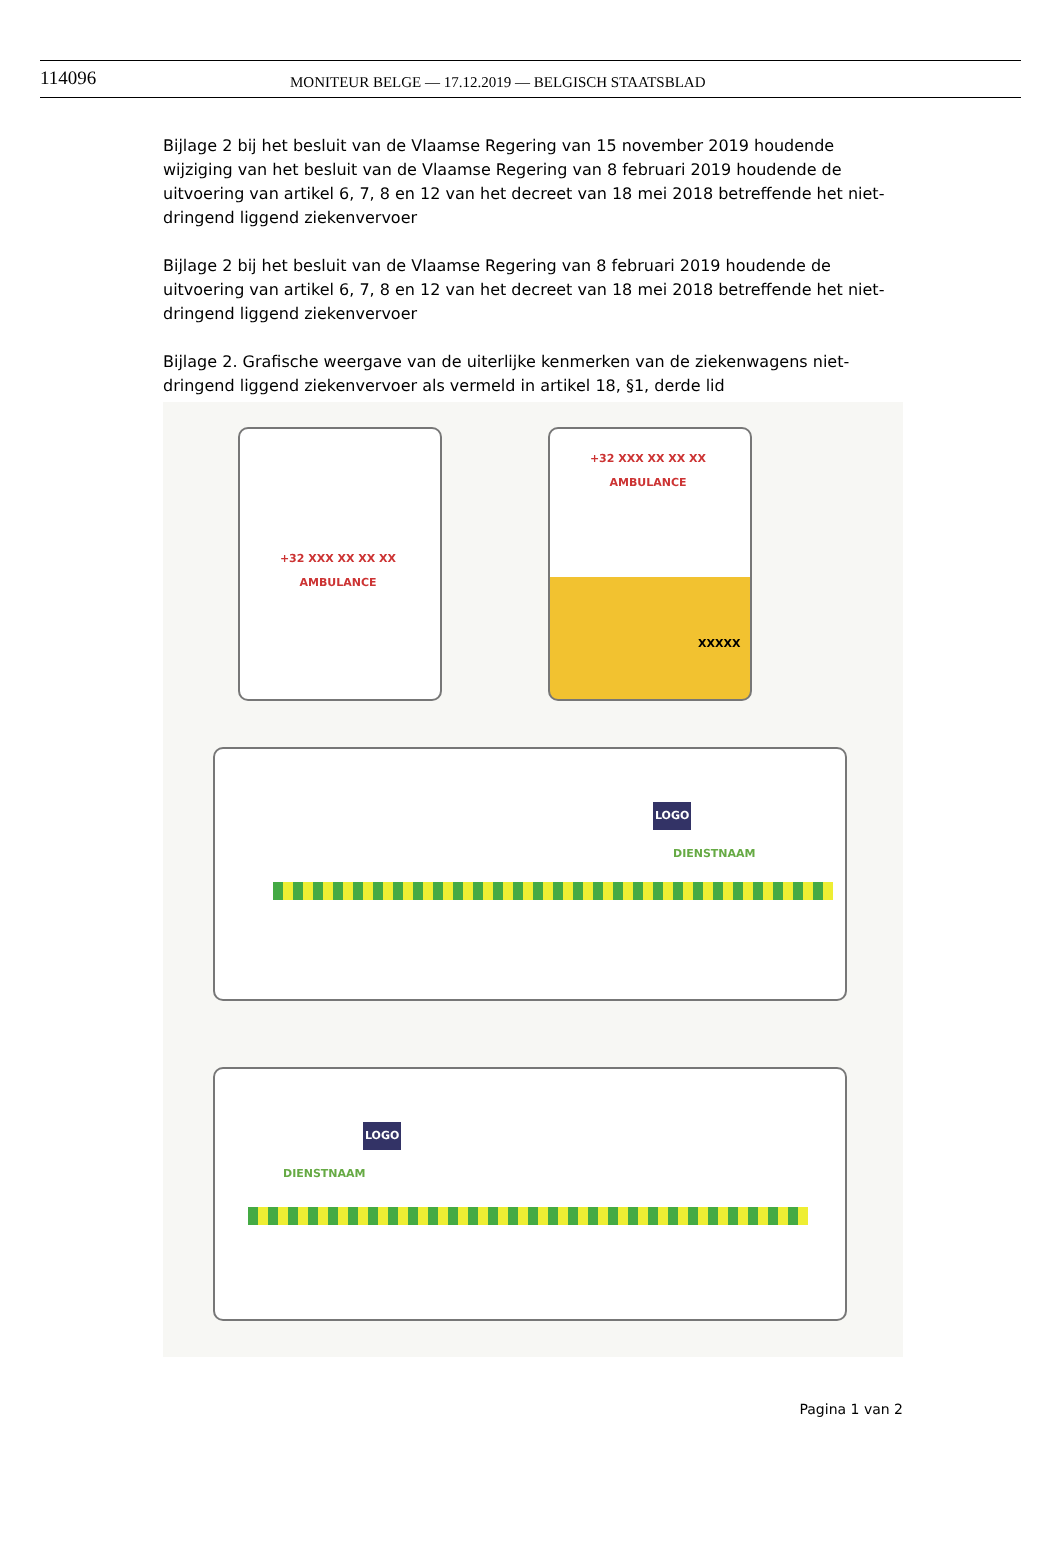114096
MONITEUR BELGE — 17.12.2019 — BELGISCH STAATSBLAD
Bijlage 2 bij het besluit van de Vlaamse Regering van 15 november 2019 houdende wijziging van het besluit van de Vlaamse Regering van 8 februari 2019 houdende de uitvoering van artikel 6, 7, 8 en 12 van het decreet van 18 mei 2018 betreffende het niet-dringend liggend ziekenvervoer
Bijlage 2 bij het besluit van de Vlaamse Regering van 8 februari 2019 houdende de uitvoering van artikel 6, 7, 8 en 12 van het decreet van 18 mei 2018 betreffende het niet-dringend liggend ziekenvervoer
Bijlage 2. Grafische weergave van de uiterlijke kenmerken van de ziekenwagens niet-dringend liggend ziekenvervoer als vermeld in artikel 18, §1, derde lid
+32 XXX XX XX XX
AMBULANCE
+32 XXX XX XX XX
AMBULANCE
XXXXX
LOGO
DIENSTNAAM
LOGO
DIENSTNAAM
Pagina 1 van 2